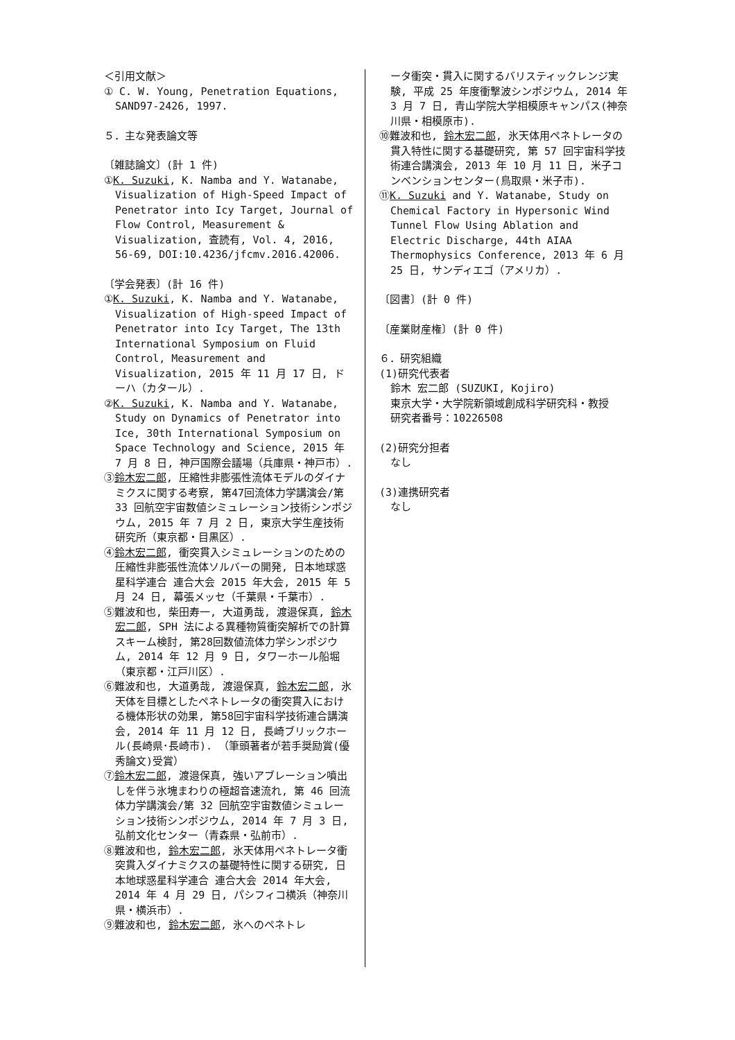＜引用文献＞
① C. W. Young, Penetration Equations, SAND97-2426, 1997.
５．主な発表論文等
〔雑誌論文〕(計 1 件)
①K. Suzuki, K. Namba and Y. Watanabe, Visualization of High-Speed Impact of Penetrator into Icy Target, Journal of Flow Control, Measurement & Visualization, 査読有, Vol. 4, 2016, 56-69, DOI:10.4236/jfcmv.2016.42006.
〔学会発表〕(計 16 件)
①K. Suzuki, K. Namba and Y. Watanabe, Visualization of High-speed Impact of Penetrator into Icy Target, The 13th International Symposium on Fluid Control, Measurement and Visualization, 2015 年 11 月 17 日, ドーハ（カタール）.
②K. Suzuki, K. Namba and Y. Watanabe, Study on Dynamics of Penetrator into Ice, 30th International Symposium on Space Technology and Science, 2015 年 7 月 8 日, 神戸国際会議場（兵庫県・神戸市）.
③鈴木宏二郎, 圧縮性非膨張性流体モデルのダイナミクスに関する考察, 第47回流体力学講演会/第 33 回航空宇宙数値シミュレーション技術シンポジウム, 2015 年 7 月 2 日, 東京大学生産技術研究所（東京都・目黒区）.
④鈴木宏二郎, 衝突貫入シミュレーションのための圧縮性非膨張性流体ソルバーの開発, 日本地球惑星科学連合 連合大会 2015 年大会, 2015 年 5 月 24 日, 幕張メッセ（千葉県・千葉市）.
⑤難波和也, 柴田寿一, 大道勇哉, 渡邉保真, 鈴木宏二郎, SPH 法による異種物質衝突解析での計算スキーム検討, 第28回数値流体力学シンポジウム, 2014 年 12 月 9 日, タワーホール船堀（東京都・江戸川区）.
⑥難波和也, 大道勇哉, 渡邉保真, 鈴木宏二郎, 氷天体を目標としたペネトレータの衝突貫入における機体形状の効果, 第58回宇宙科学技術連合講演会, 2014 年 11 月 12 日, 長崎ブリックホール(長崎県･長崎市). （筆頭著者が若手奨励賞(優秀論文)受賞）
⑦鈴木宏二郎, 渡邉保真, 強いアブレーション噴出しを伴う氷塊まわりの極超音速流れ, 第 46 回流体力学講演会/第 32 回航空宇宙数値シミュレーション技術シンポジウム, 2014 年 7 月 3 日, 弘前文化センター（青森県・弘前市）.
⑧難波和也, 鈴木宏二郎, 氷天体用ペネトレータ衝突貫入ダイナミクスの基礎特性に関する研究, 日本地球惑星科学連合 連合大会 2014 年大会, 2014 年 4 月 29 日, パシフィコ横浜（神奈川県・横浜市）.
⑨難波和也, 鈴木宏二郎, 氷へのペネトレ
ータ衝突・貫入に関するバリスティックレンジ実験, 平成 25 年度衝撃波シンポジウム, 2014 年 3 月 7 日, 青山学院大学相模原キャンパス(神奈川県・相模原市).
⑩難波和也, 鈴木宏二郎, 氷天体用ペネトレータの貫入特性に関する基礎研究, 第 57 回宇宙科学技術連合講演会, 2013 年 10 月 11 日, 米子コンベンションセンター(鳥取県・米子市).
⑪K. Suzuki and Y. Watanabe, Study on Chemical Factory in Hypersonic Wind Tunnel Flow Using Ablation and Electric Discharge, 44th AIAA Thermophysics Conference, 2013 年 6 月 25 日, サンディエゴ（アメリカ）.
〔図書〕(計 0 件)
〔産業財産権〕(計 0 件)
６．研究組織
(1)研究代表者
鈴木 宏二郎 (SUZUKI, Kojiro)
東京大学・大学院新領域創成科学研究科・教授
研究者番号：10226508
(2)研究分担者
なし
(3)連携研究者
なし